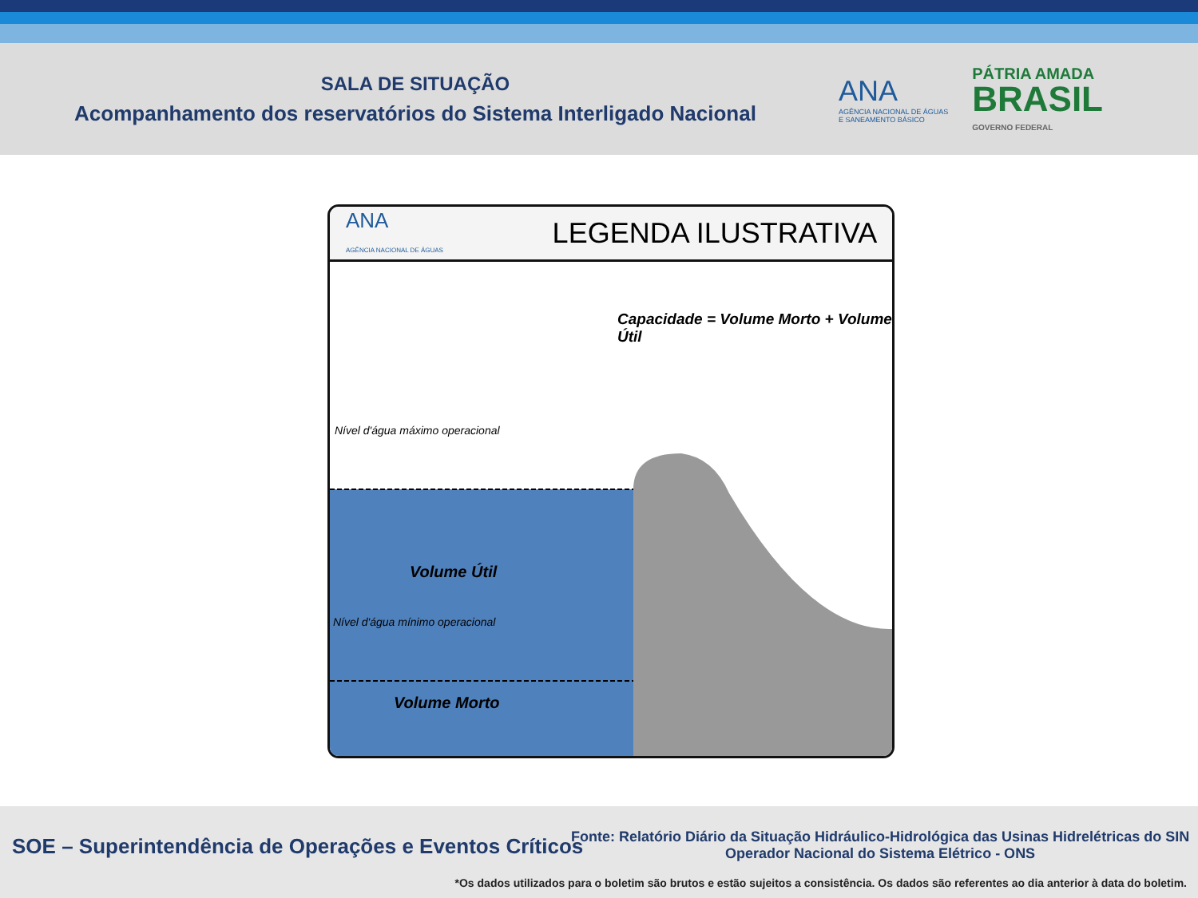SALA DE SITUAÇÃO
Acompanhamento dos reservatórios do Sistema Interligado Nacional
ANA
AGÊNCIA NACIONAL DE ÁGUAS
E SANEAMENTO BÁSICO
PÁTRIA AMADA
BRASIL
GOVERNO FEDERAL
ANA
AGÊNCIA NACIONAL DE ÁGUAS
LEGENDA ILUSTRATIVA
Capacidade = Volume Morto + Volume Útil
Nível d'água máximo operacional
Volume Útil
Nível d'água mínimo operacional
Volume Morto
SOE – Superintendência de Operações e Eventos Críticos
Fonte: Relatório Diário da Situação Hidráulico-Hidrológica das Usinas Hidrelétricas do SIN
Operador Nacional do Sistema Elétrico - ONS
*Os dados utilizados para o boletim são brutos e estão sujeitos a consistência. Os dados são referentes ao dia anterior à data do boletim.